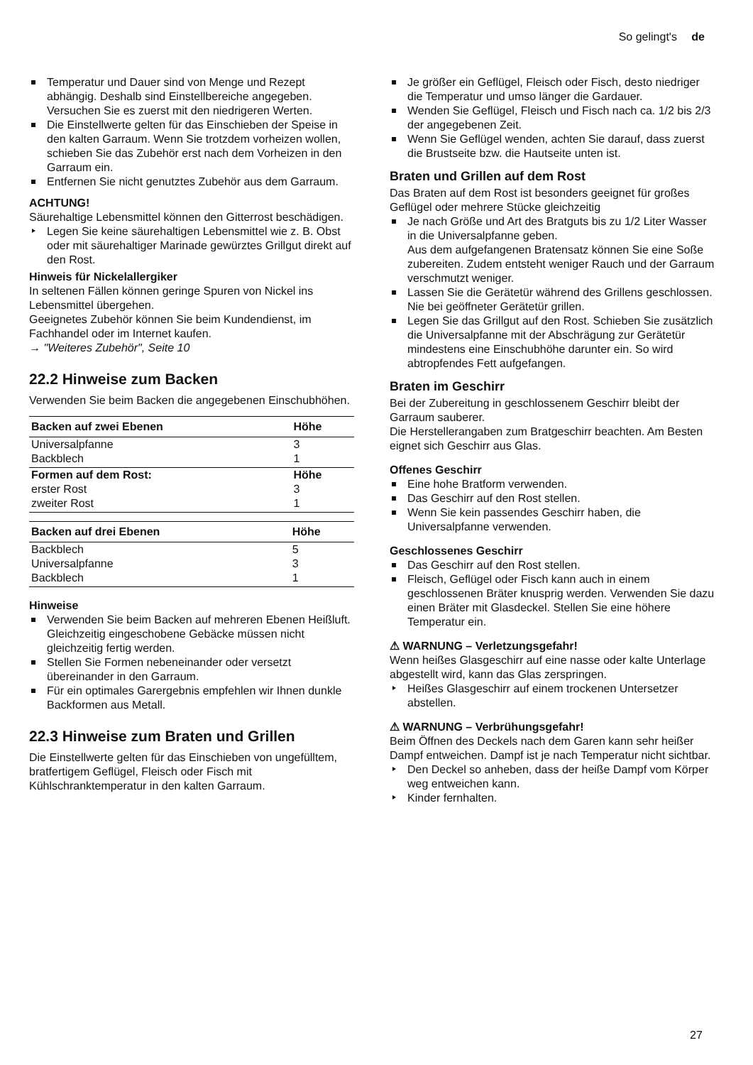So gelingt's de
Temperatur und Dauer sind von Menge und Rezept abhängig. Deshalb sind Einstellbereiche angegeben. Versuchen Sie es zuerst mit den niedrigeren Werten.
Die Einstellwerte gelten für das Einschieben der Speise in den kalten Garraum. Wenn Sie trotzdem vorheizen wollen, schieben Sie das Zubehör erst nach dem Vorheizen in den Garraum ein.
Entfernen Sie nicht genutztes Zubehör aus dem Garraum.
ACHTUNG!
Säurehaltige Lebensmittel können den Gitterrost beschädigen.
Legen Sie keine säurehaltigen Lebensmittel wie z. B. Obst oder mit säurehaltiger Marinade gewürztes Grillgut direkt auf den Rost.
Hinweis für Nickelallergiker
In seltenen Fällen können geringe Spuren von Nickel ins Lebensmittel übergehen.
Geeignetes Zubehör können Sie beim Kundendienst, im Fachhandel oder im Internet kaufen.
→ "Weiteres Zubehör", Seite 10
22.2 Hinweise zum Backen
Verwenden Sie beim Backen die angegebenen Einschubhöhen.
| Backen auf zwei Ebenen | Höhe |
| --- | --- |
| Universalpfanne | 3 |
| Backblech | 1 |
| Formen auf dem Rost: | Höhe |
| erster Rost | 3 |
| zweiter Rost | 1 |
| Backen auf drei Ebenen | Höhe |
| --- | --- |
| Backblech | 5 |
| Universalpfanne | 3 |
| Backblech | 1 |
Hinweise
Verwenden Sie beim Backen auf mehreren Ebenen Heißluft. Gleichzeitig eingeschobene Gebäcke müssen nicht gleichzeitig fertig werden.
Stellen Sie Formen nebeneinander oder versetzt übereinander in den Garraum.
Für ein optimales Garergebnis empfehlen wir Ihnen dunkle Backformen aus Metall.
22.3 Hinweise zum Braten und Grillen
Die Einstellwerte gelten für das Einschieben von ungefülltem, bratfertigem Geflügel, Fleisch oder Fisch mit Kühlschranktemperatur in den kalten Garraum.
Je größer ein Geflügel, Fleisch oder Fisch, desto niedriger die Temperatur und umso länger die Gardauer.
Wenden Sie Geflügel, Fleisch und Fisch nach ca. 1/2 bis 2/3 der angegebenen Zeit.
Wenn Sie Geflügel wenden, achten Sie darauf, dass zuerst die Brustseite bzw. die Hautseite unten ist.
Braten und Grillen auf dem Rost
Das Braten auf dem Rost ist besonders geeignet für großes Geflügel oder mehrere Stücke gleichzeitig
Je nach Größe und Art des Bratguts bis zu 1/2 Liter Wasser in die Universalpfanne geben.
Aus dem aufgefangenen Bratensatz können Sie eine Soße zubereiten. Zudem entsteht weniger Rauch und der Garraum verschmutzt weniger.
Lassen Sie die Gerätetür während des Grillens geschlossen.
Nie bei geöffneter Gerätetür grillen.
Legen Sie das Grillgut auf den Rost. Schieben Sie zusätzlich die Universalpfanne mit der Abschrägung zur Gerätetür mindestens eine Einschubhöhe darunter ein. So wird abtropfendes Fett aufgefangen.
Braten im Geschirr
Bei der Zubereitung in geschlossenem Geschirr bleibt der Garraum sauberer.
Die Herstellerangaben zum Bratgeschirr beachten. Am Besten eignet sich Geschirr aus Glas.
Offenes Geschirr
Eine hohe Bratform verwenden.
Das Geschirr auf den Rost stellen.
Wenn Sie kein passendes Geschirr haben, die Universalpfanne verwenden.
Geschlossenes Geschirr
Das Geschirr auf den Rost stellen.
Fleisch, Geflügel oder Fisch kann auch in einem geschlossenen Bräter knusprig werden. Verwenden Sie dazu einen Bräter mit Glasdeckel. Stellen Sie eine höhere Temperatur ein.
⚠ WARNUNG – Verletzungsgefahr!
Wenn heißes Glasgeschirr auf eine nasse oder kalte Unterlage abgestellt wird, kann das Glas zerspringen.
Heißes Glasgeschirr auf einem trockenen Untersetzer abstellen.
⚠ WARNUNG – Verbrühungsgefahr!
Beim Öffnen des Deckels nach dem Garen kann sehr heißer Dampf entweichen. Dampf ist je nach Temperatur nicht sichtbar.
Den Deckel so anheben, dass der heiße Dampf vom Körper weg entweichen kann.
Kinder fernhalten.
27